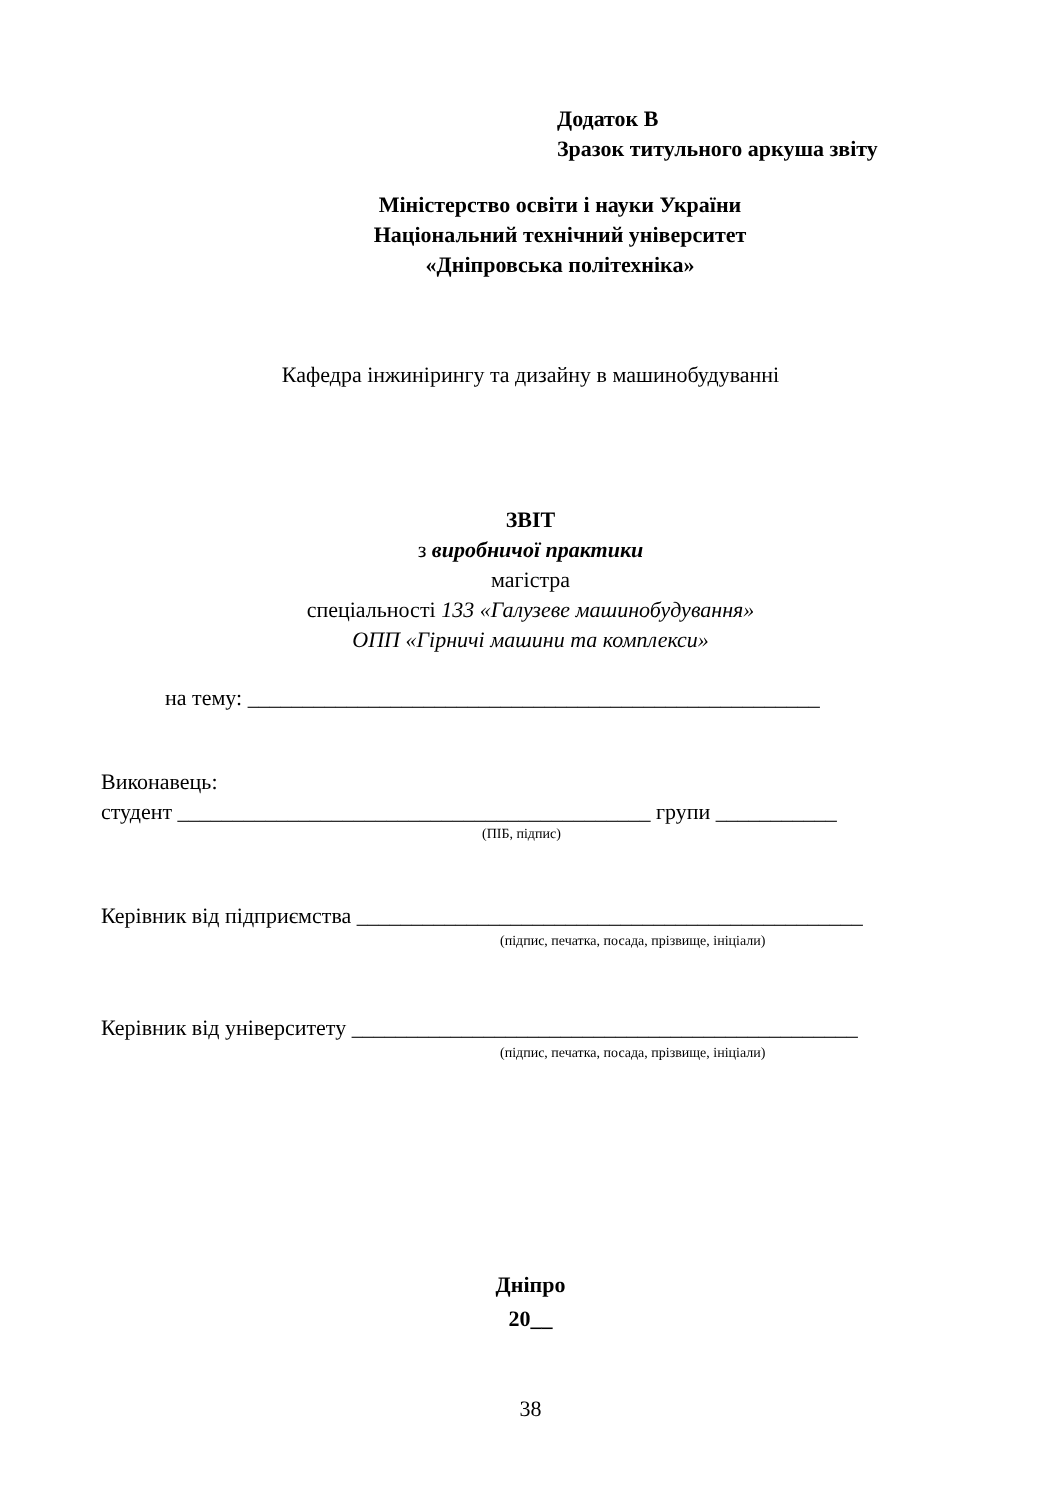Додаток В
Зразок титульного аркуша звіту
Міністерство освіти і науки України
Національний технічний університет
«Дніпровська політехніка»
Кафедра інжинірингу та дизайну в машинобудуванні
ЗВІТ
з виробничої практики
магістра
спеціальності 133 «Галузеве машинобудування»
ОПП «Гірничі машини та комплекси»
на тему: ____________________________________________________
Виконавець:
студент ___________________________________________ групи ___________
(ПІБ, підпис)
Керівник від підприємства ______________________________________________
(підпис, печатка, посада, прізвище, ініціали)
Керівник від університету ______________________________________________
(підпис, печатка, посада, прізвище, ініціали)
Дніпро
20__
38